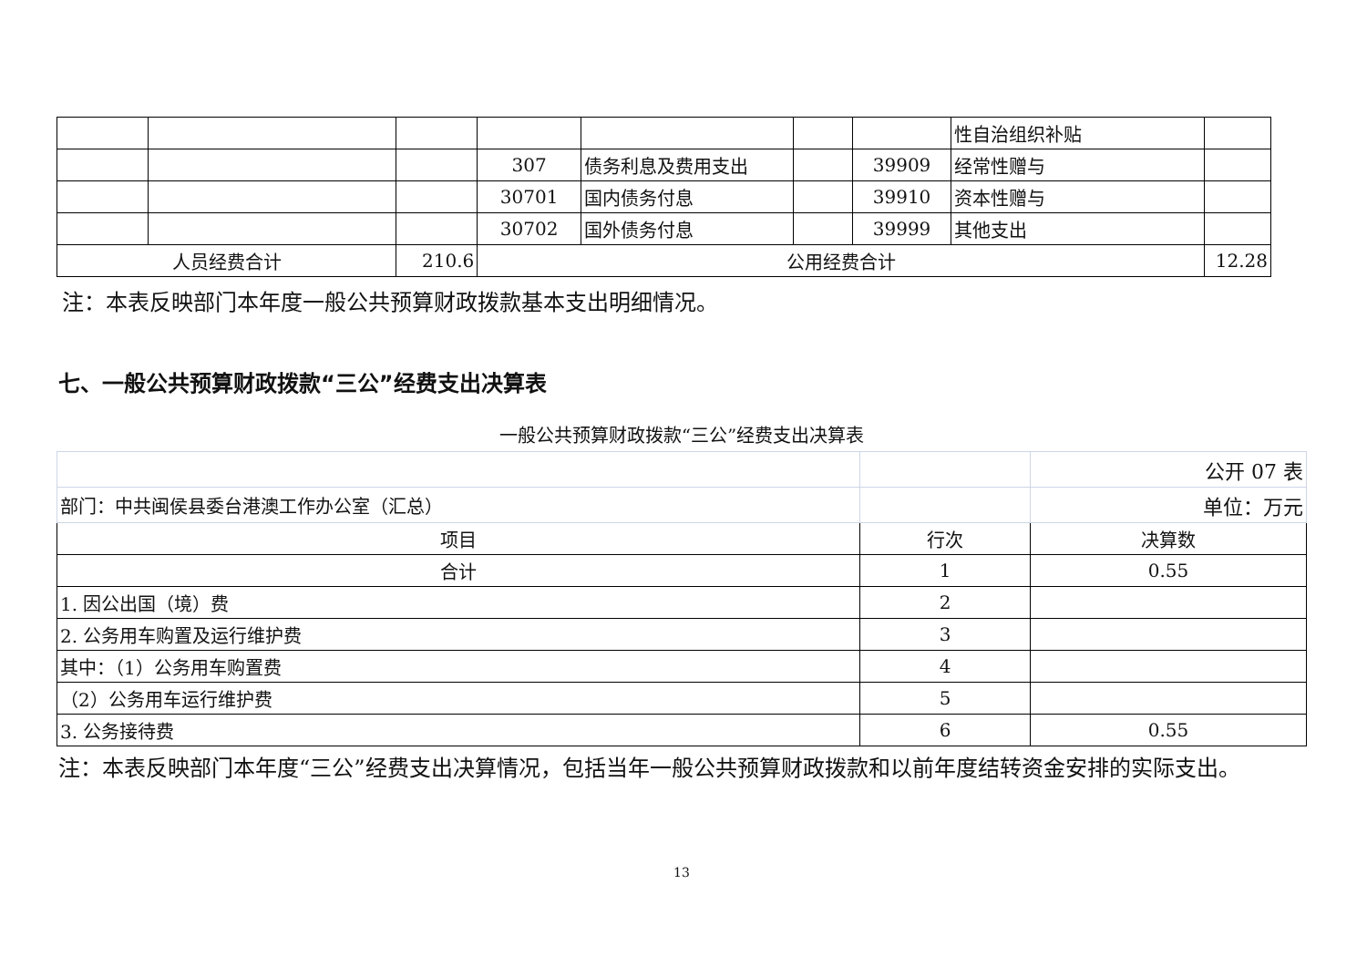| | | | | | | | 性自治组织补贴 | |
| | | | 307 | 债务利息及费用支出 | | 39909 | 经常性赠与 | |
| | | | 30701 | 国内债务付息 | | 39910 | 资本性赠与 | |
| | | | 30702 | 国外债务付息 | | 39999 | 其他支出 | |
| 人员经费合计 | | 210.6 | 公用经费合计 | | | | | 12.28 |
注：本表反映部门本年度一般公共预算财政拨款基本支出明细情况。
七、一般公共预算财政拨款“三公”经费支出决算表
一般公共预算财政拨款“三公”经费支出决算表
| | | 公开 07 表 |
| 部门：中共闽侯县委台港澳工作办公室（汇总） | | 单位：万元 |
| 项目 | 行次 | 决算数 |
| 合计 | 1 | 0.55 |
| 1. 因公出国（境）费 | 2 | |
| 2. 公务用车购置及运行维护费 | 3 | |
| 其中：（1）公务用车购置费 | 4 | |
| （2）公务用车运行维护费 | 5 | |
| 3. 公务接待费 | 6 | 0.55 |
注：本表反映部门本年度“三公”经费支出决算情况，包括当年一般公共预算财政拨款和以前年度结转资金安排的实际支出。
13